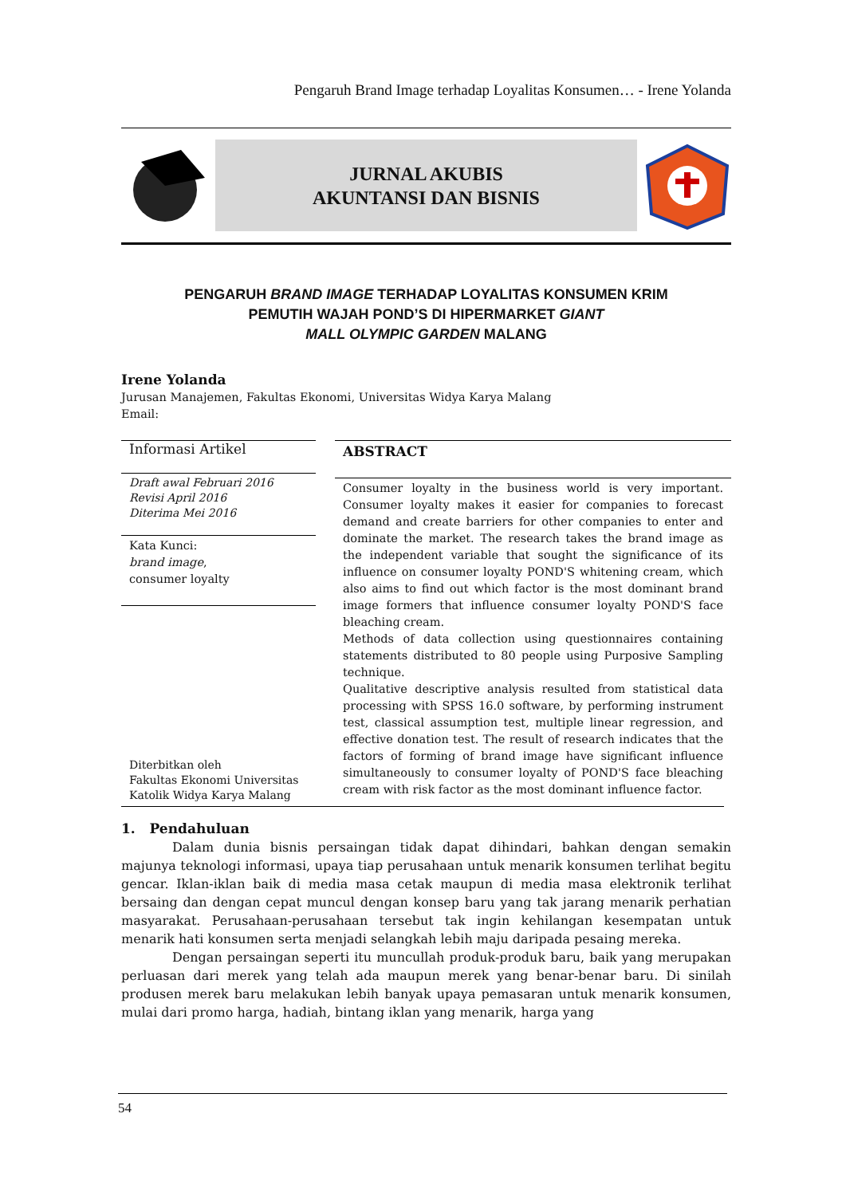Pengaruh Brand Image terhadap Loyalitas Konsumen… - Irene Yolanda
JURNAL AKUBIS
AKUNTANSI DAN BISNIS
PENGARUH BRAND IMAGE TERHADAP LOYALITAS KONSUMEN KRIM
PEMUTIH WAJAH POND’S DI HIPERMARKET GIANT
MALL OLYMPIC GARDEN MALANG
Irene Yolanda
Jurusan Manajemen, Fakultas Ekonomi, Universitas Widya Karya Malang
Email:
Informasi Artikel
Draft awal Februari 2016
Revisi April 2016
Diterima Mei 2016
Kata Kunci:
brand image,
consumer loyalty
Diterbitkan oleh
Fakultas Ekonomi Universitas
Katolik Widya Karya Malang
ABSTRACT
Consumer loyalty in the business world is very important. Consumer loyalty makes it easier for companies to forecast demand and create barriers for other companies to enter and dominate the market. The research takes the brand image as the independent variable that sought the significance of its influence on consumer loyalty POND'S whitening cream, which also aims to find out which factor is the most dominant brand image formers that influence consumer loyalty POND'S face bleaching cream.
Methods of data collection using questionnaires containing statements distributed to 80 people using Purposive Sampling technique.
Qualitative descriptive analysis resulted from statistical data processing with SPSS 16.0 software, by performing instrument test, classical assumption test, multiple linear regression, and effective donation test. The result of research indicates that the factors of forming of brand image have significant influence simultaneously to consumer loyalty of POND'S face bleaching cream with risk factor as the most dominant influence factor.
1. Pendahuluan
Dalam dunia bisnis persaingan tidak dapat dihindari, bahkan dengan semakin majunya teknologi informasi, upaya tiap perusahaan untuk menarik konsumen terlihat begitu gencar. Iklan-iklan baik di media masa cetak maupun di media masa elektronik terlihat bersaing dan dengan cepat muncul dengan konsep baru yang tak jarang menarik perhatian masyarakat. Perusahaan-perusahaan tersebut tak ingin kehilangan kesempatan untuk menarik hati konsumen serta menjadi selangkah lebih maju daripada pesaing mereka.
Dengan persaingan seperti itu muncullah produk-produk baru, baik yang merupakan perluasan dari merek yang telah ada maupun merek yang benar-benar baru. Di sinilah produsen merek baru melakukan lebih banyak upaya pemasaran untuk menarik konsumen, mulai dari promo harga, hadiah, bintang iklan yang menarik, harga yang
54